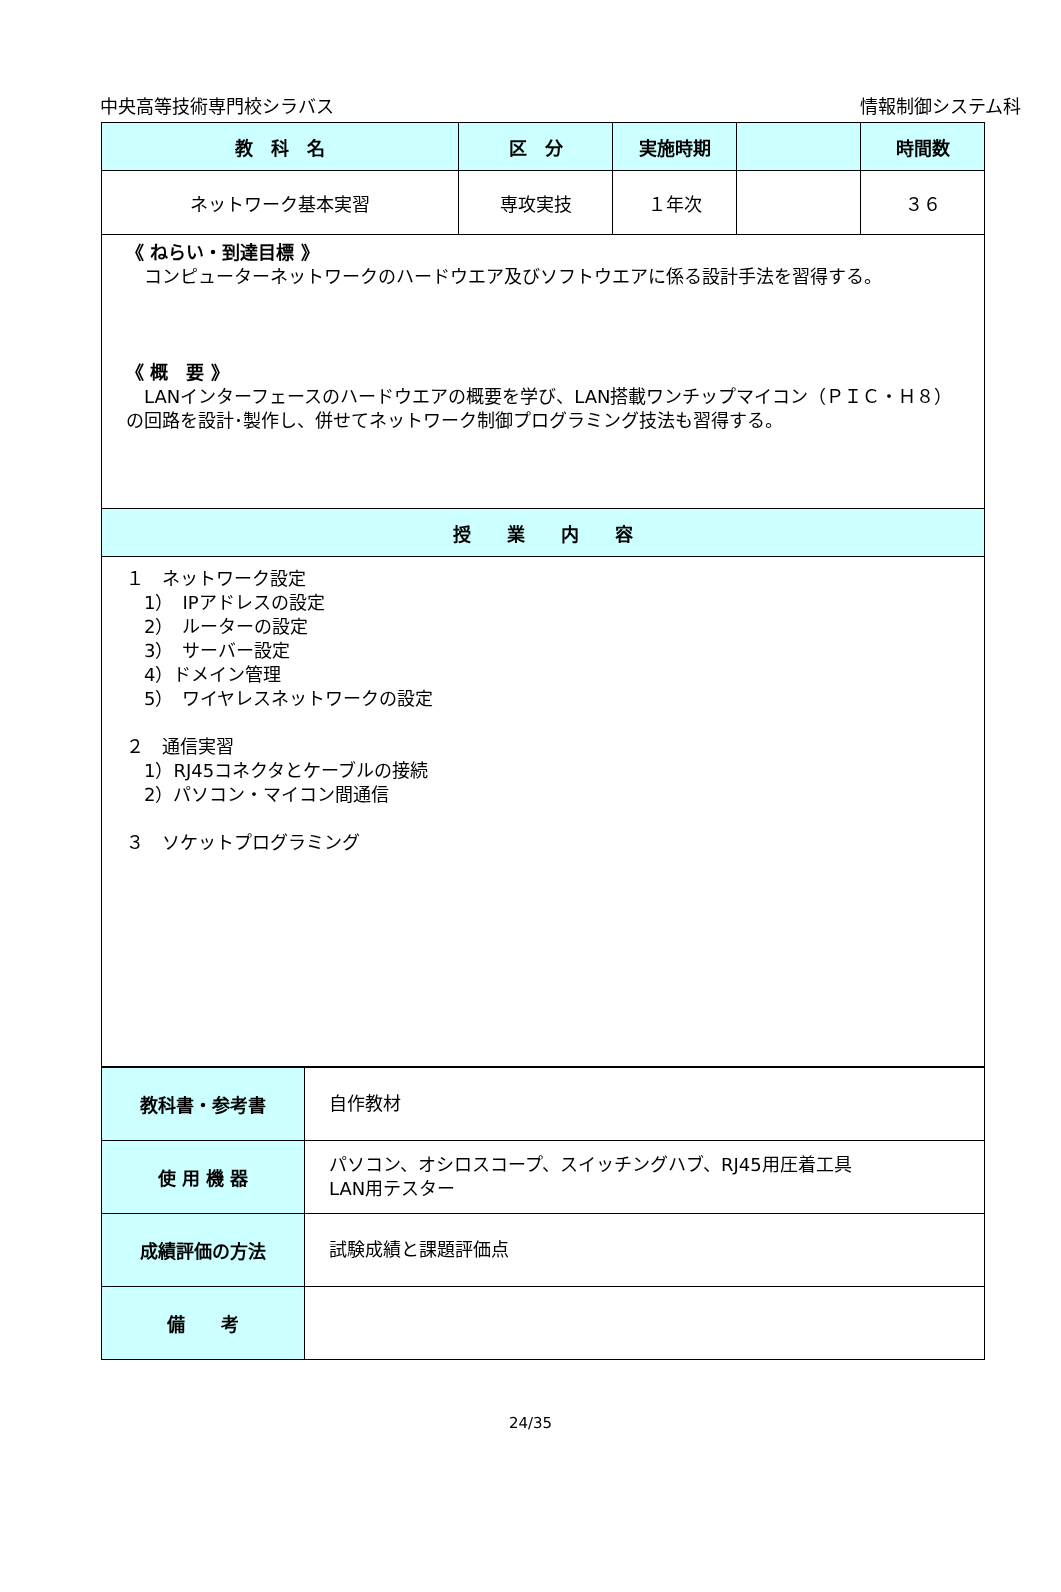中央高等技術専門校シラバス 情報制御システム科
| 教 科 名 | 区 分 | 実施時期 | | 時間数 |
| --- | --- | --- | --- | --- |
| ネットワーク基本実習 | 専攻実技 | １年次 | | ３６ |
| 《 ねらい・到達目標 》 コンピューターネットワークのハードウエア及びソフトウエアに係る設計手法を習得する。 《 概 要 》 LANインターフェースのハードウエアの概要を学び、LAN搭載ワンチップマイコン（ＰＩＣ・Ｈ８）の回路を設計･製作し、併せてネットワーク制御プログラミング技法も習得する。 | | | | |
| 授 業 内 容 | | | | |
| １ ネットワーク設定 1） IPアドレスの設定 2） ルーターの設定 3） サーバー設定 4）ドメイン管理 5） ワイヤレスネットワークの設定 ２ 通信実習 1）RJ45コネクタとケーブルの接続 2）パソコン・マイコン間通信 ３ ソケットプログラミング | | | | |
| 教科書・参考書 | 自作教材 |
| 使 用 機 器 | パソコン、オシロスコープ、スイッチングハブ、RJ45用圧着工具 LAN用テスター |
| 成績評価の方法 | 試験成績と課題評価点 |
| 備 考 | |
24/35